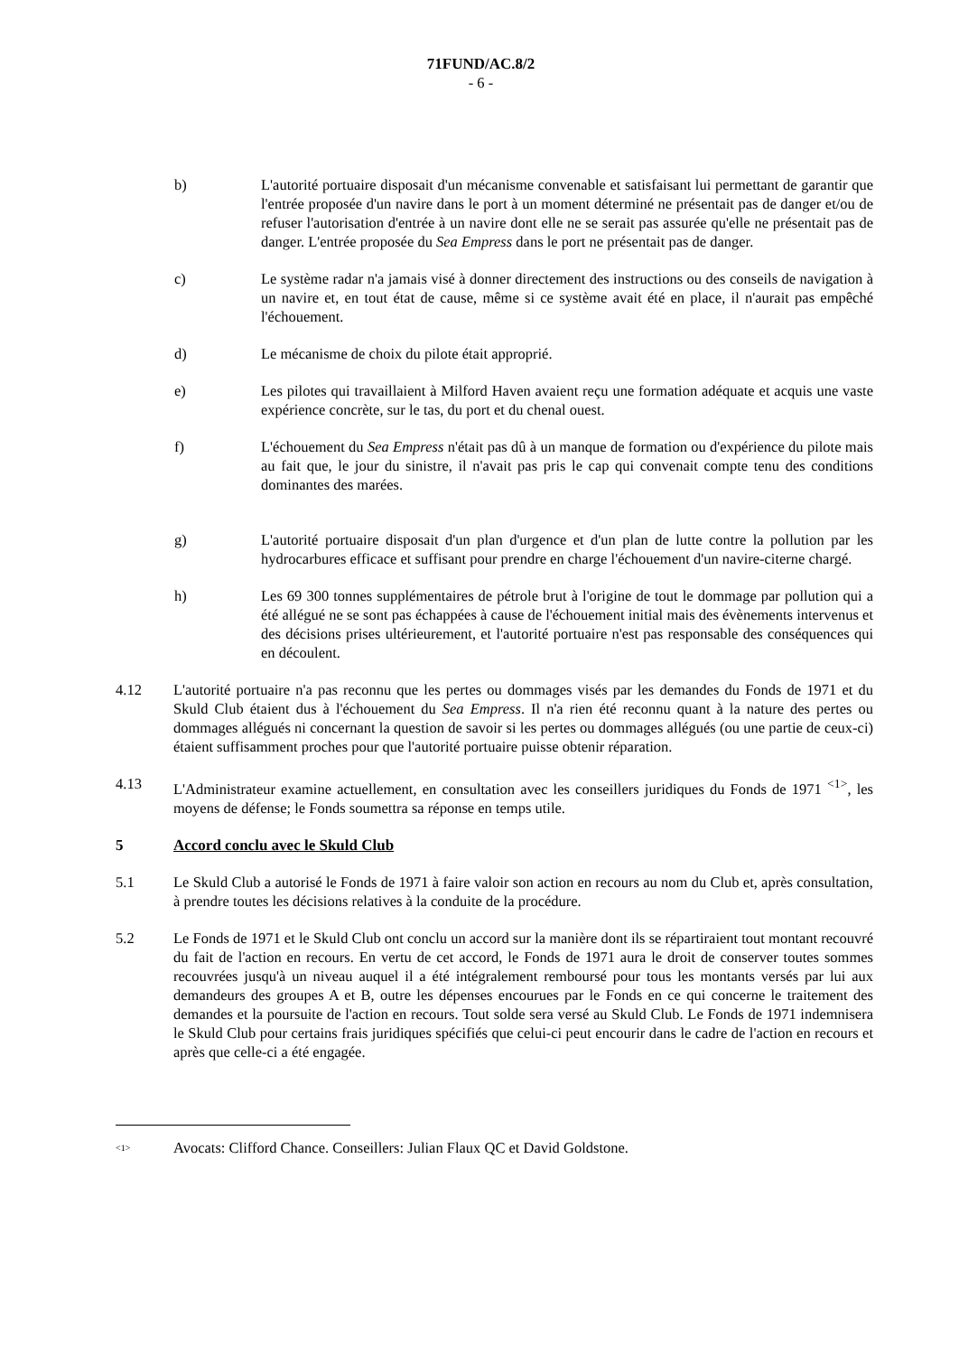71FUND/AC.8/2
- 6 -
b) L'autorité portuaire disposait d'un mécanisme convenable et satisfaisant lui permettant de garantir que l'entrée proposée d'un navire dans le port à un moment déterminé ne présentait pas de danger et/ou de refuser l'autorisation d'entrée à un navire dont elle ne se serait pas assurée qu'elle ne présentait pas de danger. L'entrée proposée du Sea Empress dans le port ne présentait pas de danger.
c) Le système radar n'a jamais visé à donner directement des instructions ou des conseils de navigation à un navire et, en tout état de cause, même si ce système avait été en place, il n'aurait pas empêché l'échouement.
d) Le mécanisme de choix du pilote était approprié.
e) Les pilotes qui travaillaient à Milford Haven avaient reçu une formation adéquate et acquis une vaste expérience concrète, sur le tas, du port et du chenal ouest.
f) L'échouement du Sea Empress n'était pas dû à un manque de formation ou d'expérience du pilote mais au fait que, le jour du sinistre, il n'avait pas pris le cap qui convenait compte tenu des conditions dominantes des marées.
g) L'autorité portuaire disposait d'un plan d'urgence et d'un plan de lutte contre la pollution par les hydrocarbures efficace et suffisant pour prendre en charge l'échouement d'un navire-citerne chargé.
h) Les 69 300 tonnes supplémentaires de pétrole brut à l'origine de tout le dommage par pollution qui a été allégué ne se sont pas échappées à cause de l'échouement initial mais des évènements intervenus et des décisions prises ultérieurement, et l'autorité portuaire n'est pas responsable des conséquences qui en découlent.
4.12 L'autorité portuaire n'a pas reconnu que les pertes ou dommages visés par les demandes du Fonds de 1971 et du Skuld Club étaient dus à l'échouement du Sea Empress. Il n'a rien été reconnu quant à la nature des pertes ou dommages allégués ni concernant la question de savoir si les pertes ou dommages allégués (ou une partie de ceux-ci) étaient suffisamment proches pour que l'autorité portuaire puisse obtenir réparation.
4.13 L'Administrateur examine actuellement, en consultation avec les conseillers juridiques du Fonds de 1971 <sup><1></sup>, les moyens de défense; le Fonds soumettra sa réponse en temps utile.
5 Accord conclu avec le Skuld Club
5.1 Le Skuld Club a autorisé le Fonds de 1971 à faire valoir son action en recours au nom du Club et, après consultation, à prendre toutes les décisions relatives à la conduite de la procédure.
5.2 Le Fonds de 1971 et le Skuld Club ont conclu un accord sur la manière dont ils se répartiraient tout montant recouvré du fait de l'action en recours. En vertu de cet accord, le Fonds de 1971 aura le droit de conserver toutes sommes recouvrées jusqu'à un niveau auquel il a été intégralement remboursé pour tous les montants versés par lui aux demandeurs des groupes A et B, outre les dépenses encourues par le Fonds en ce qui concerne le traitement des demandes et la poursuite de l'action en recours. Tout solde sera versé au Skuld Club. Le Fonds de 1971 indemnisera le Skuld Club pour certains frais juridiques spécifiés que celui-ci peut encourir dans le cadre de l'action en recours et après que celle-ci a été engagée.
<sup><1></sup> Avocats: Clifford Chance. Conseillers: Julian Flaux QC et David Goldstone.